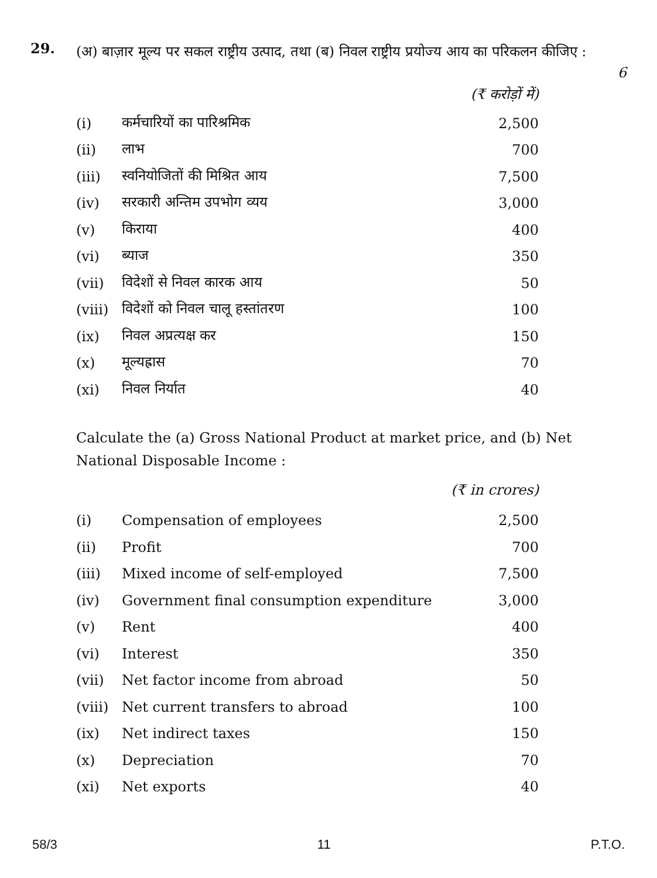29.
(अ) बाज़ार मूल्य पर सकल राष्ट्रीय उत्पाद, तथा (ब) निवल राष्ट्रीय प्रयोज्य आय का परिकलन कीजिए :
6
| | | (₹ करोड़ों में) |
| (i) | कर्मचारियों का पारिश्रमिक | 2,500 |
| (ii) | लाभ | 700 |
| (iii) | स्वनियोजितों की मिश्रित आय | 7,500 |
| (iv) | सरकारी अन्तिम उपभोग व्यय | 3,000 |
| (v) | किराया | 400 |
| (vi) | ब्याज | 350 |
| (vii) | विदेशों से निवल कारक आय | 50 |
| (viii) | विदेशों को निवल चालू हस्तांतरण | 100 |
| (ix) | निवल अप्रत्यक्ष कर | 150 |
| (x) | मूल्यह्रास | 70 |
| (xi) | निवल निर्यात | 40 |
Calculate the (a) Gross National Product at market price, and (b) Net National Disposable Income :
| | | (₹ in crores) |
| (i) | Compensation of employees | 2,500 |
| (ii) | Profit | 700 |
| (iii) | Mixed income of self-employed | 7,500 |
| (iv) | Government final consumption expenditure | 3,000 |
| (v) | Rent | 400 |
| (vi) | Interest | 350 |
| (vii) | Net factor income from abroad | 50 |
| (viii) | Net current transfers to abroad | 100 |
| (ix) | Net indirect taxes | 150 |
| (x) | Depreciation | 70 |
| (xi) | Net exports | 40 |
58/3 11 P.T.O.